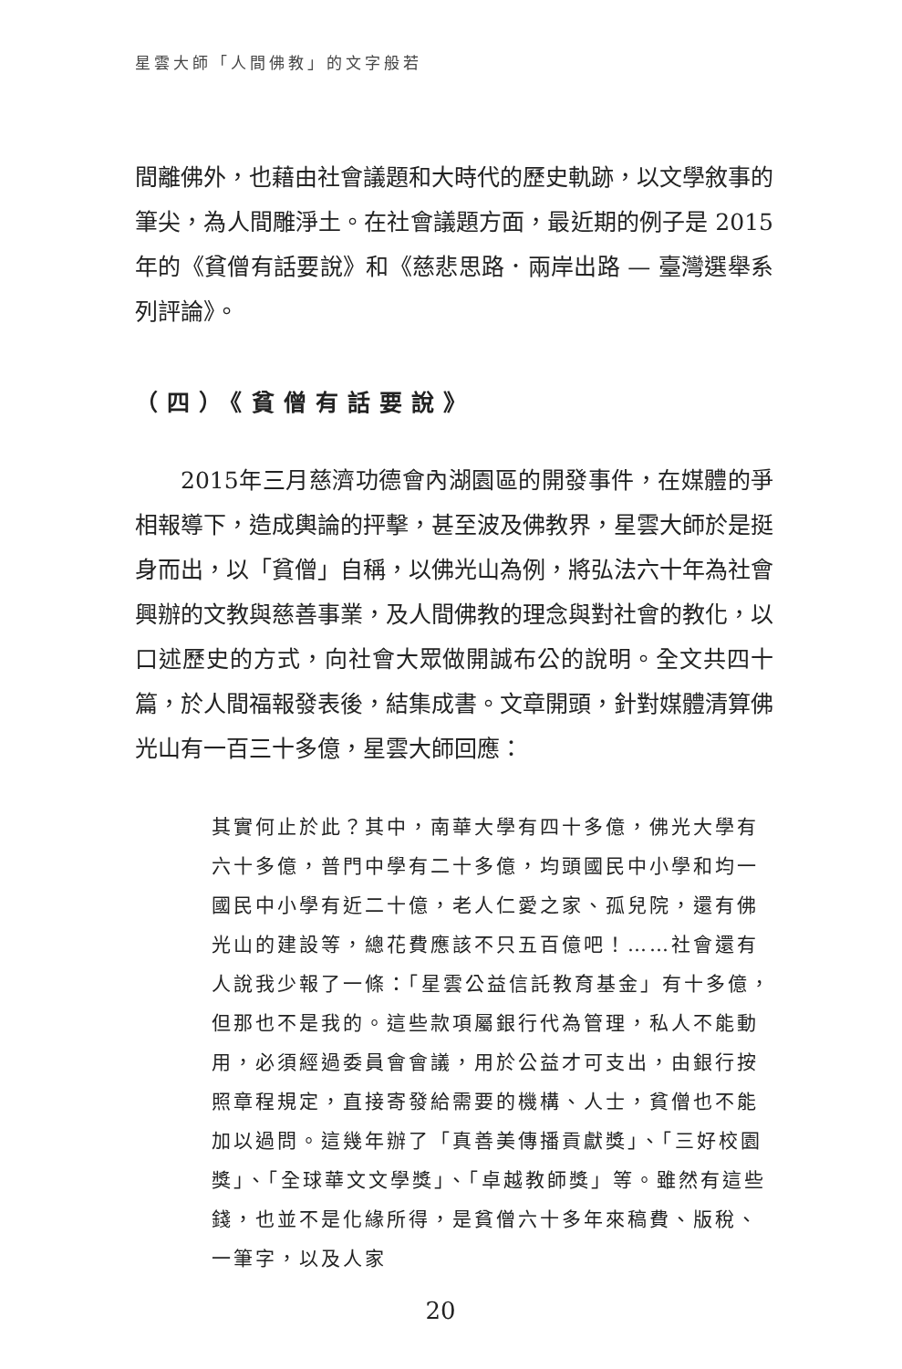星雲大師「人間佛教」的文字般若
間離佛外，也藉由社會議題和大時代的歷史軌跡，以文學敘事的筆尖，為人間雕淨土。在社會議題方面，最近期的例子是 2015年的《貧僧有話要說》和《慈悲思路．兩岸出路 — 臺灣選舉系列評論》。
（四）《貧僧有話要說》
2015年三月慈濟功德會內湖園區的開發事件，在媒體的爭相報導下，造成輿論的抨擊，甚至波及佛教界，星雲大師於是挺身而出，以「貧僧」自稱，以佛光山為例，將弘法六十年為社會興辦的文教與慈善事業，及人間佛教的理念與對社會的教化，以口述歷史的方式，向社會大眾做開誠布公的說明。全文共四十篇，於人間福報發表後，結集成書。文章開頭，針對媒體清算佛光山有一百三十多億，星雲大師回應：
其實何止於此？其中，南華大學有四十多億，佛光大學有六十多億，普門中學有二十多億，均頭國民中小學和均一國民中小學有近二十億，老人仁愛之家、孤兒院，還有佛光山的建設等，總花費應該不只五百億吧！……社會還有人說我少報了一條：「星雲公益信託教育基金」有十多億，但那也不是我的。這些款項屬銀行代為管理，私人不能動用，必須經過委員會會議，用於公益才可支出，由銀行按照章程規定，直接寄發給需要的機構、人士，貧僧也不能加以過問。這幾年辦了「真善美傳播貢獻獎」、「三好校園獎」、「全球華文文學獎」、「卓越教師獎」等。雖然有這些錢，也並不是化緣所得，是貧僧六十多年來稿費、版稅、一筆字，以及人家
20